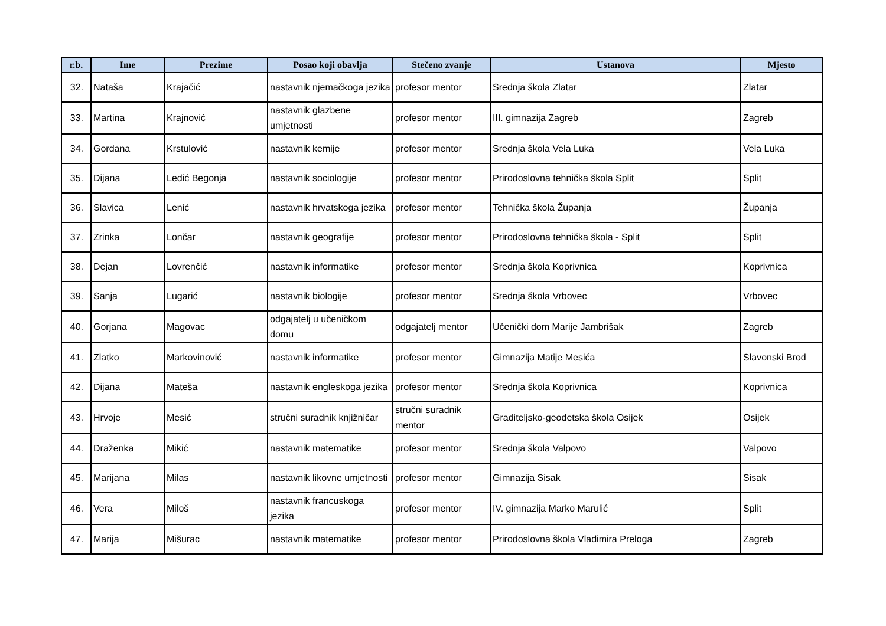| r.b. | Ime | Prezime | Posao koji obavlja | Stečeno zvanje | Ustanova | Mjesto |
| --- | --- | --- | --- | --- | --- | --- |
| 32. | Nataša | Krajačić | nastavnik njemačkoga jezika | profesor mentor | Srednja škola Zlatar | Zlatar |
| 33. | Martina | Krajnović | nastavnik glazbene umjetnosti | profesor mentor | III. gimnazija Zagreb | Zagreb |
| 34. | Gordana | Krstulović | nastavnik kemije | profesor mentor | Srednja škola Vela Luka | Vela Luka |
| 35. | Dijana | Ledić Begonja | nastavnik sociologije | profesor mentor | Prirodoslovna tehnička škola Split | Split |
| 36. | Slavica | Lenić | nastavnik hrvatskoga jezika | profesor mentor | Tehnička škola Županja | Županja |
| 37. | Zrinka | Lončar | nastavnik geografije | profesor mentor | Prirodoslovna tehnička škola - Split | Split |
| 38. | Dejan | Lovrenčić | nastavnik informatike | profesor mentor | Srednja škola Koprivnica | Koprivnica |
| 39. | Sanja | Lugarić | nastavnik biologije | profesor mentor | Srednja škola Vrbovec | Vrbovec |
| 40. | Gorjana | Magovac | odgajatelj u učeničkom domu | odgajatelj mentor | Učenički dom Marije Jambrišak | Zagreb |
| 41. | Zlatko | Markovinović | nastavnik informatike | profesor mentor | Gimnazija Matije Mesića | Slavonski Brod |
| 42. | Dijana | Mateša | nastavnik engleskoga jezika | profesor mentor | Srednja škola Koprivnica | Koprivnica |
| 43. | Hrvoje | Mesić | stručni suradnik knjižničar | stručni suradnik mentor | Graditeljsko-geodetska škola Osijek | Osijek |
| 44. | Draženka | Mikić | nastavnik matematike | profesor mentor | Srednja škola Valpovo | Valpovo |
| 45. | Marijana | Milas | nastavnik likovne umjetnosti | profesor mentor | Gimnazija Sisak | Sisak |
| 46. | Vera | Miloš | nastavnik francuskoga jezika | profesor mentor | IV. gimnazija Marko Marulić | Split |
| 47. | Marija | Mišurac | nastavnik matematike | profesor mentor | Prirodoslovna škola Vladimira Preloga | Zagreb |